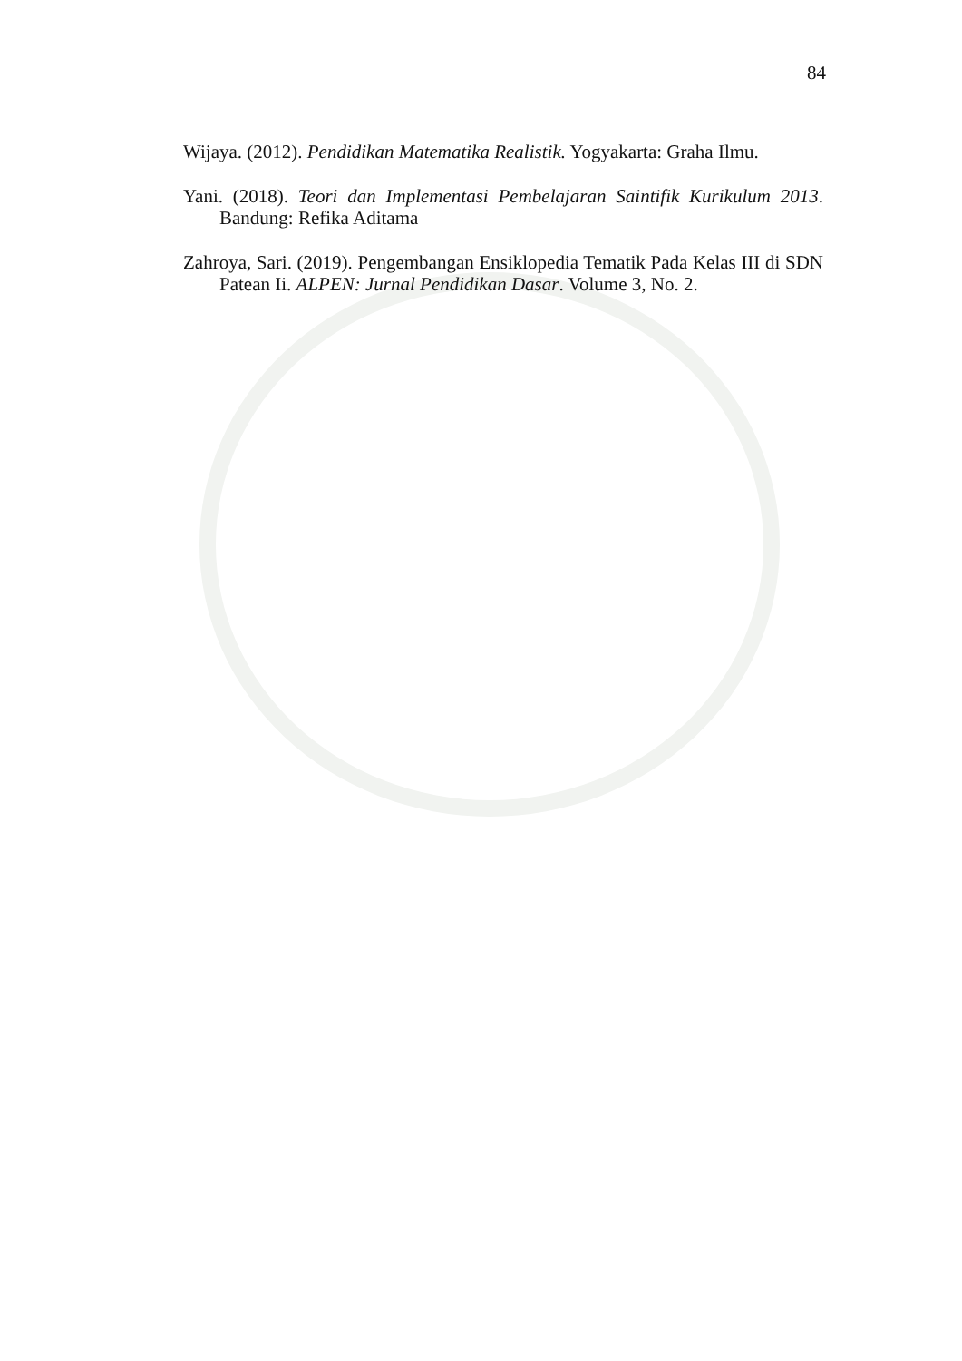84
Wijaya. (2012). Pendidikan Matematika Realistik. Yogyakarta: Graha Ilmu.
Yani. (2018). Teori dan Implementasi Pembelajaran Saintifik Kurikulum 2013. Bandung: Refika Aditama
Zahroya, Sari. (2019). Pengembangan Ensiklopedia Tematik Pada Kelas III di SDN Patean Ii. ALPEN: Jurnal Pendidikan Dasar. Volume 3, No. 2.